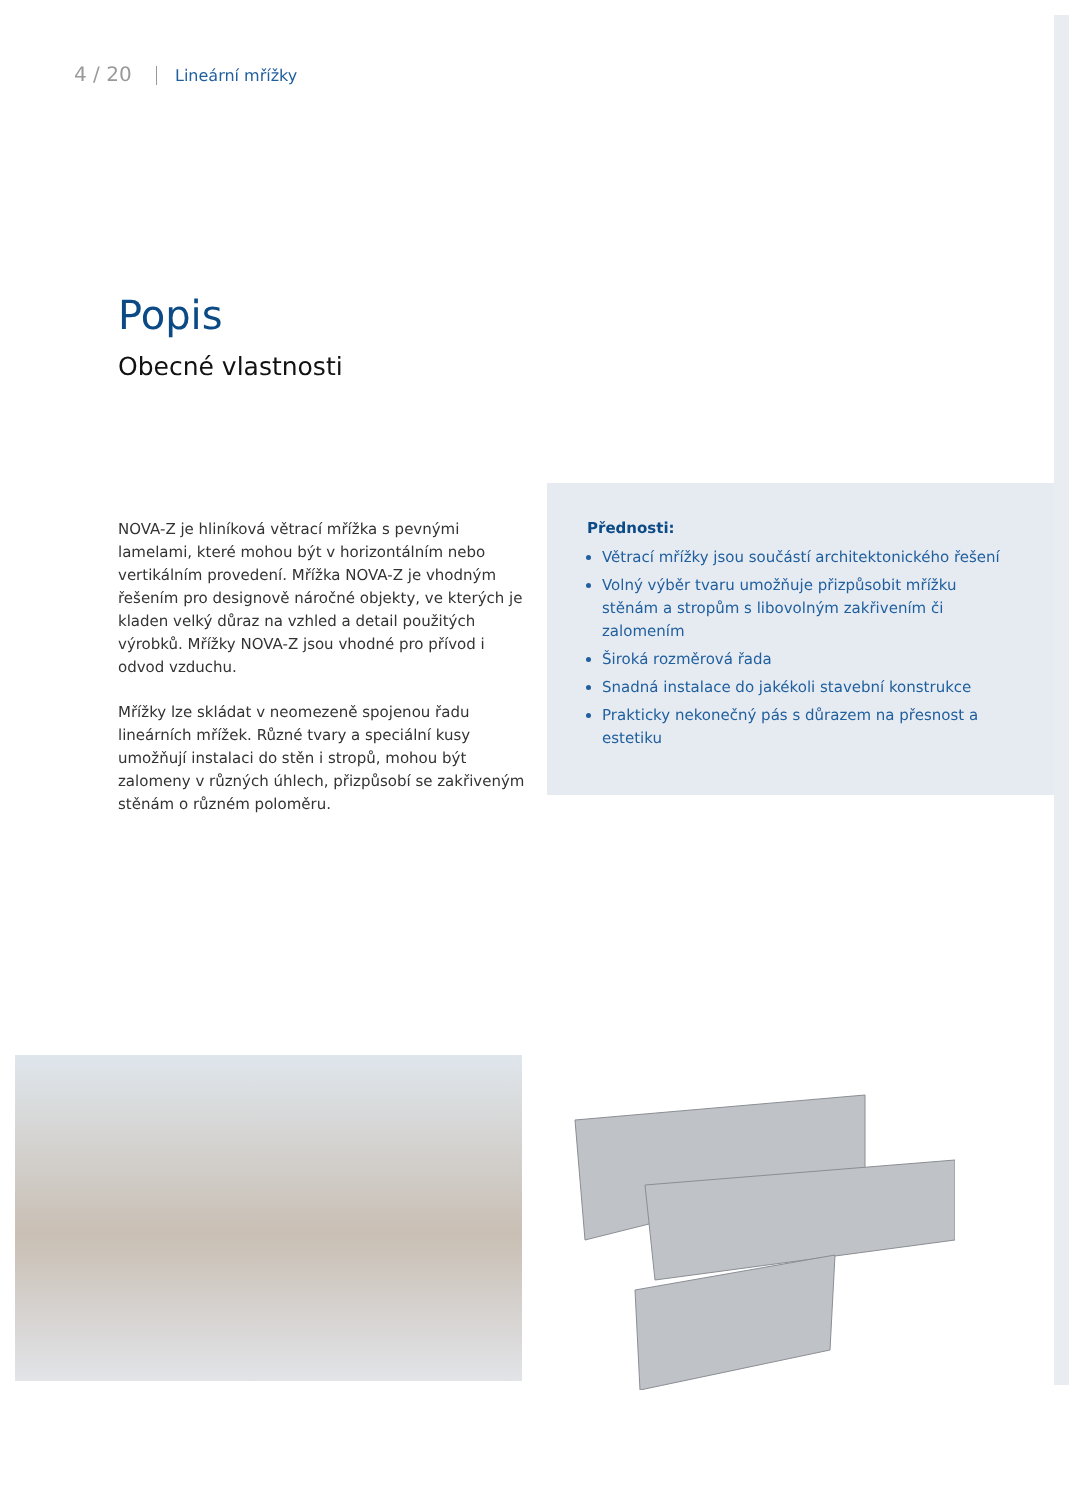4 / 20 Lineární mřížky
Popis
Obecné vlastnosti
NOVA-Z je hliníková větrací mřížka s pevnými lamelami, které mohou být v horizontálním nebo vertikálním provedení. Mřížka NOVA-Z je vhodným řešením pro designově náročné objekty, ve kterých je kladen velký důraz na vzhled a detail použitých výrobků. Mřížky NOVA-Z jsou vhodné pro přívod i odvod vzduchu.
Mřížky lze skládat v neomezeně spojenou řadu lineárních mřížek. Různé tvary a speciální kusy umožňují instalaci do stěn i stropů, mohou být zalomeny v různých úhlech, přizpůsobí se zakřiveným stěnám o různém poloměru.
Přednosti:
Větrací mřížky jsou součástí architektonického řešení
Volný výběr tvaru umožňuje přizpůsobit mřížku stěnám a stropům s libovolným zakřivením či zalomením
Široká rozměrová řada
Snadná instalace do jakékoli stavební konstrukce
Prakticky nekonečný pás s důrazem na přesnost a estetiku